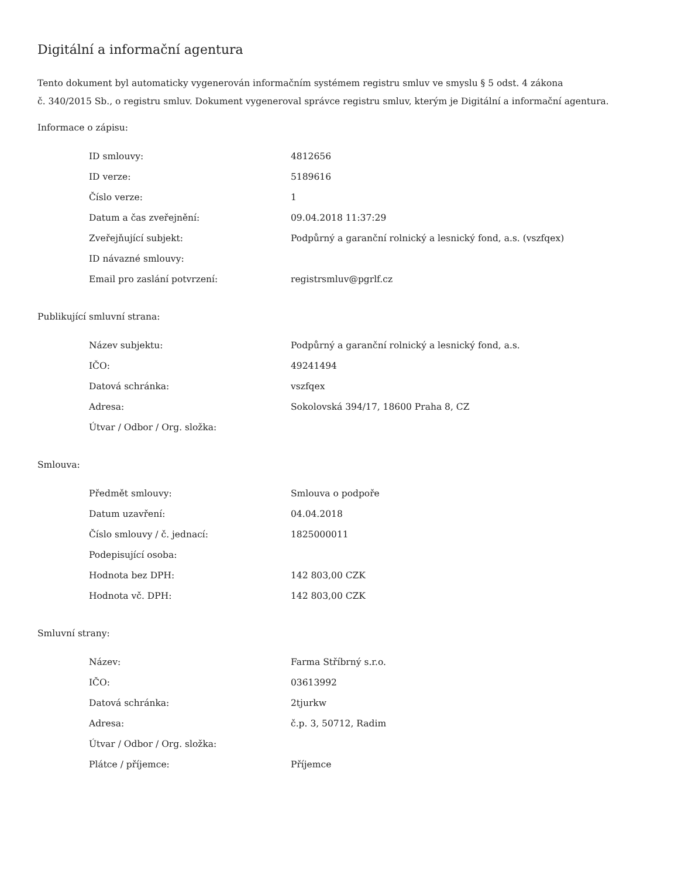Digitální a informační agentura
Tento dokument byl automaticky vygenerován informačním systémem registru smluv ve smyslu § 5 odst. 4 zákona
č. 340/2015 Sb., o registru smluv. Dokument vygeneroval správce registru smluv, kterým je Digitální a informační agentura.
Informace o zápisu:
| ID smlouvy: | 4812656 |
| ID verze: | 5189616 |
| Číslo verze: | 1 |
| Datum a čas zveřejnění: | 09.04.2018 11:37:29 |
| Zveřejňující subjekt: | Podpůrný a garanční rolnický a lesnický fond, a.s. (vszfqex) |
| ID návazné smlouvy: | |
| Email pro zaslání potvrzení: | registrsmluv@pgrlf.cz |
Publikující smluvní strana:
| Název subjektu: | Podpůrný a garanční rolnický a lesnický fond, a.s. |
| IČO: | 49241494 |
| Datová schránka: | vszfqex |
| Adresa: | Sokolovská 394/17, 18600 Praha 8, CZ |
| Útvar / Odbor / Org. složka: | |
Smlouva:
| Předmět smlouvy: | Smlouva o podpoře |
| Datum uzavření: | 04.04.2018 |
| Číslo smlouvy / č. jednací: | 1825000011 |
| Podepisující osoba: | |
| Hodnota bez DPH: | 142 803,00 CZK |
| Hodnota vč. DPH: | 142 803,00 CZK |
Smluvní strany:
| Název: | Farma Stříbrný s.r.o. |
| IČO: | 03613992 |
| Datová schránka: | 2tjurkw |
| Adresa: | č.p. 3, 50712, Radim |
| Útvar / Odbor / Org. složka: | |
| Plátce / příjemce: | Příjemce |